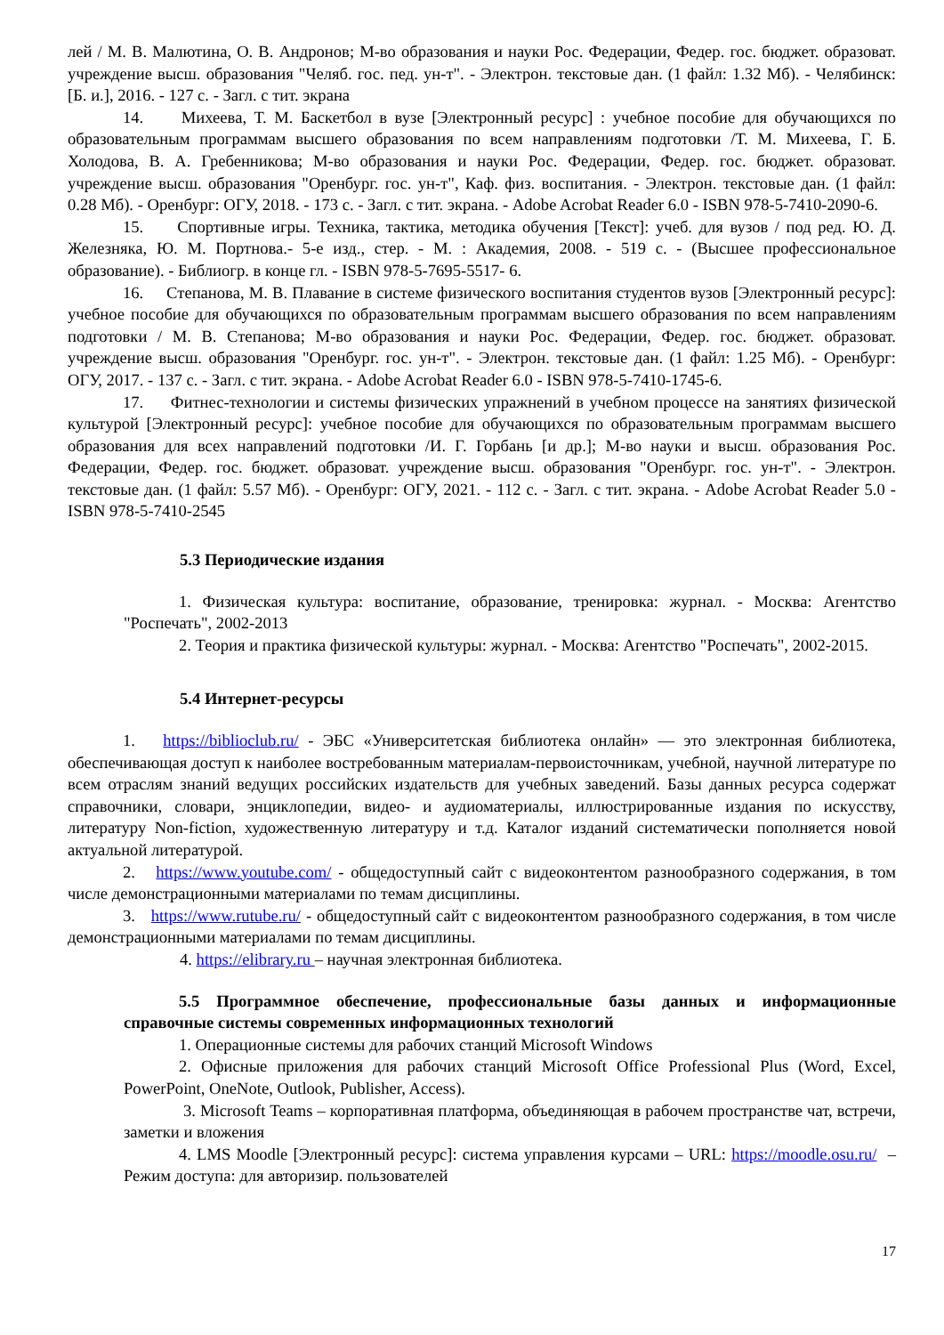лей / М. В. Малютина, О. В. Андронов; М-во образования и науки Рос. Федерации, Федер. гос. бюджет. образоват. учреждение высш. образования "Челяб. гос. пед. ун-т". - Электрон. текстовые дан. (1 файл: 1.32 Мб). - Челябинск: [Б. и.], 2016. - 127 с. - Загл. с тит. экрана
14. Михеева, Т. М. Баскетбол в вузе [Электронный ресурс] : учебное пособие для обучающихся по образовательным программам высшего образования по всем направлениям подготовки /Т. М. Михеева, Г. Б. Холодова, В. А. Гребенникова; М-во образования и науки Рос. Федерации, Федер. гос. бюджет. образоват. учреждение высш. образования "Оренбург. гос. ун-т", Каф. физ. воспитания. - Электрон. текстовые дан. (1 файл: 0.28 Мб). - Оренбург: ОГУ, 2018. - 173 с. - Загл. с тит. экрана. - Adobe Acrobat Reader 6.0 - ISBN 978-5-7410-2090-6.
15. Спортивные игры. Техника, тактика, методика обучения [Текст]: учеб. для вузов / под ред. Ю. Д. Железняка, Ю. М. Портнова.- 5-е изд., стер. - М. : Академия, 2008. - 519 с. - (Высшее профессиональное образование). - Библиогр. в конце гл. - ISBN 978-5-7695-5517- 6.
16. Степанова, М. В. Плавание в системе физического воспитания студентов вузов [Электронный ресурс]: учебное пособие для обучающихся по образовательным программам высшего образования по всем направлениям подготовки / М. В. Степанова; М-во образования и науки Рос. Федерации, Федер. гос. бюджет. образоват. учреждение высш. образования "Оренбург. гос. ун-т". - Электрон. текстовые дан. (1 файл: 1.25 Мб). - Оренбург: ОГУ, 2017. - 137 с. - Загл. с тит. экрана. - Adobe Acrobat Reader 6.0 - ISBN 978-5-7410-1745-6.
17. Фитнес-технологии и системы физических упражнений в учебном процессе на занятиях физической культурой [Электронный ресурс]: учебное пособие для обучающихся по образовательным программам высшего образования для всех направлений подготовки /И. Г. Горбань [и др.]; М-во науки и высш. образования Рос. Федерации, Федер. гос. бюджет. образоват. учреждение высш. образования "Оренбург. гос. ун-т". - Электрон. текстовые дан. (1 файл: 5.57 Мб). - Оренбург: ОГУ, 2021. - 112 с. - Загл. с тит. экрана. - Adobe Acrobat Reader 5.0 - ISBN 978-5-7410-2545
5.3 Периодические издания
1. Физическая культура: воспитание, образование, тренировка: журнал. - Москва: Агентство "Роспечать", 2002-2013
2. Теория и практика физической культуры: журнал. - Москва: Агентство "Роспечать", 2002-2015.
5.4 Интернет-ресурсы
1. https://biblioclub.ru/ - ЭБС «Университетская библиотека онлайн» — это электронная библиотека, обеспечивающая доступ к наиболее востребованным материалам-первоисточникам, учебной, научной литературе по всем отраслям знаний ведущих российских издательств для учебных заведений. Базы данных ресурса содержат справочники, словари, энциклопедии, видео- и аудиоматериалы, иллюстрированные издания по искусству, литературу Non-fiction, художественную литературу и т.д. Каталог изданий систематически пополняется новой актуальной литературой.
2. https://www.youtube.com/ - общедоступный сайт с видеоконтентом разнообразного содержания, в том числе демонстрационными материалами по темам дисциплины.
3. https://www.rutube.ru/ - общедоступный сайт с видеоконтентом разнообразного содержания, в том числе демонстрационными материалами по темам дисциплины.
4. https://elibrary.ru – научная электронная библиотека.
5.5 Программное обеспечение, профессиональные базы данных и информационные справочные системы современных информационных технологий
1. Операционные системы для рабочих станций Microsoft Windows
2. Офисные приложения для рабочих станций Microsoft Office Professional Plus (Word, Excel, PowerPoint, OneNote, Outlook, Publisher, Access).
3. Microsoft Teams – корпоративная платформа, объединяющая в рабочем пространстве чат, встречи, заметки и вложения
4. LMS Moodle [Электронный ресурс]: система управления курсами – URL: https://moodle.osu.ru/ – Режим доступа: для авторизир. пользователей
17